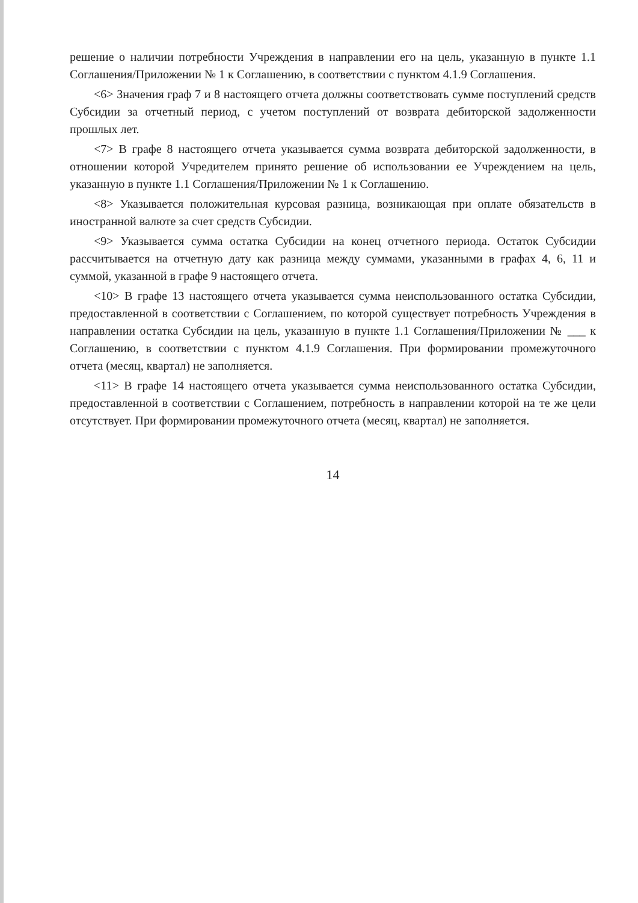решение о наличии потребности Учреждения в направлении его на цель, указанную в пункте 1.1 Соглашения/Приложении № 1 к Соглашению, в соответствии с пунктом 4.1.9 Соглашения.
<6> Значения граф 7 и 8 настоящего отчета должны соответствовать сумме поступлений средств Субсидии за отчетный период, с учетом поступлений от возврата дебиторской задолженности прошлых лет.
<7> В графе 8 настоящего отчета указывается сумма возврата дебиторской задолженности, в отношении которой Учредителем принято решение об использовании ее Учреждением на цель, указанную в пункте 1.1 Соглашения/Приложении № 1 к Соглашению.
<8> Указывается положительная курсовая разница, возникающая при оплате обязательств в иностранной валюте за счет средств Субсидии.
<9> Указывается сумма остатка Субсидии на конец отчетного периода. Остаток Субсидии рассчитывается на отчетную дату как разница между суммами, указанными в графах 4, 6, 11 и суммой, указанной в графе 9 настоящего отчета.
<10> В графе 13 настоящего отчета указывается сумма неиспользованного остатка Субсидии, предоставленной в соответствии с Соглашением, по которой существует потребность Учреждения в направлении остатка Субсидии на цель, указанную в пункте 1.1 Соглашения/Приложении № ___ к Соглашению, в соответствии с пунктом 4.1.9 Соглашения. При формировании промежуточного отчета (месяц, квартал) не заполняется.
<11> В графе 14 настоящего отчета указывается сумма неиспользованного остатка Субсидии, предоставленной в соответствии с Соглашением, потребность в направлении которой на те же цели отсутствует. При формировании промежуточного отчета (месяц, квартал) не заполняется.
14